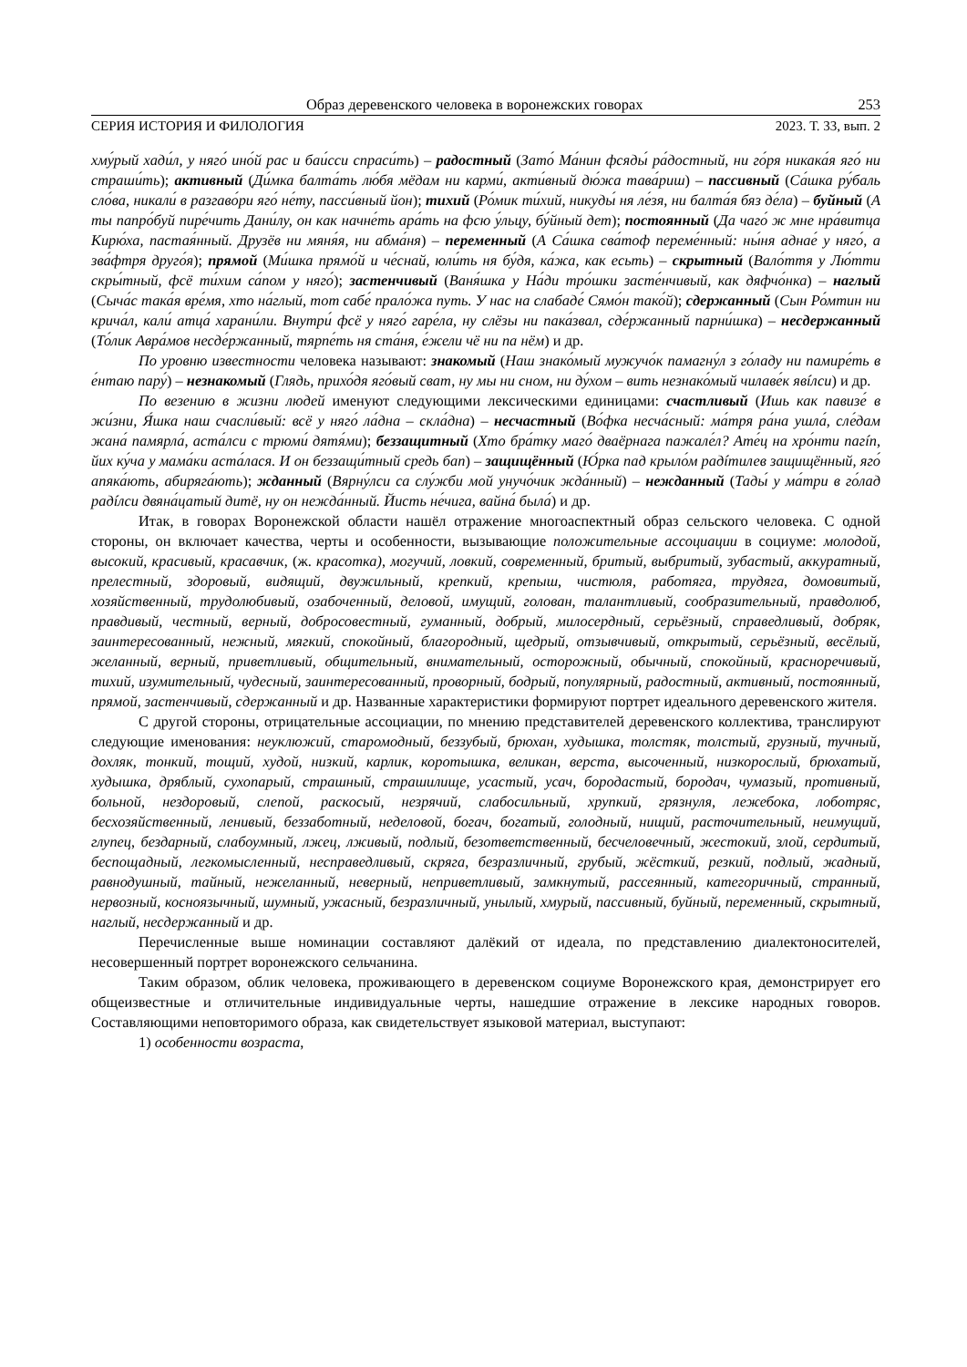Образ деревенского человека в воронежских говорах 253
СЕРИЯ ИСТОРИЯ И ФИЛОЛОГИЯ 2023. Т. 33, вып. 2
хму́рый хади́л, у няго́ ино́й рас и баи́сси спраси́ть) – радостный (Зато́ Ма́нин фсяды́ ра́достный, ни го́ря никака́я яго́ ни страши́ть); активный (Ди́мка балта́ть лю́бя мёдам ни карми́, акти́вный дю́жа тава́риш) – пассивный (Са́шка ру́баль сло́ва, никали́ в разгаво́ри яго́ не́ту, пасси́вный йон); тихий (Ро́мик ти́хий, никуды́ ня ле́зя, ни балта́я бяз де́ла) – буйный (А ты папро́буй пире́чить Дани́лу, он как начне́ть ара́ть на фсю у́льцу, бу́йный дет); постоянный (Да чаго́ ж мне нра́витца Кирю́ха, пастая́нный. Друзёв ни мяня́я, ни абма́ня) – переменный (А Са́шка сва́тоф переме́нный: ны́ня аднае́ у няго́, а зва́фтря друго́я); прямой (Ми́шка прямо́й и че́снай, юли́ть ня бу́дя, ка́жа, как есьть) – скрытный (Вало́ття у Лю́тти скры́тный, фсё ти́хим са́пом у няго́); застенчивый (Ваня́шка у На́ди тро́шки засте́нчивый, как дяфчо́нка) – наглый (Сыча́с така́я вре́мя, хто на́глый, тот сабе́ прало́жа путь. У нас на слабаде́ Сямо́н тако́й); сдержанный (Сын Ро́мтин ни крича́л, кали́ атца́ харани́ли. Внутри́ фсё у няго́ гаре́ла, ну слёзы ни пака́звал, сде́ржанный парни́шка) – несдержанный (То́лик Авра́мов несде́ржанный, тярпе́ть ня ста́ня, е́жели чё ни па нём) и др.
По уровню известности человека называют: знакомый (Наш знако́мый мужучо́к памагну́л з го́ладу ни памире́ть в е́нтаю пару́) – незнакомый (Глядь, прихо́дя яго́вый сват, ну мы ни сном, ни ду́хом – вить незнако́мый чилаве́к явíлси) и др.
По везению в жизни людей именуют следующими лексическими единицами: счастливый (Ишь как павизе́ в жи́зни, Я́шка наш счасли́вый: всё у няго́ ла́дна – скла́дна) – несчастный (Во́фка несча́сный: ма́тря ра́на ушла́, сле́дам жана́ памярла́, аста́лси с трюми́ дятя́ми); беззащитный (Хто бра́тку маго́ дваёрнага пажале́л? Ате́ц на хро́нти пагíп, йих ку́ча у мама́ки аста́лася. И он беззащи́тный средь бап) – защищённый (Ю́рка пад крыло́м радíтилев защищённый, яго́ апяка́ють, абиряга́ють); жданный (Вярну́лси са слу́жби мой унучо́чик жда́нный) – нежданный (Тады́ у ма́три в го́лад радíлси двяна́цатый дитё, ну он нежда́нный. Йисть не́чига, вайна́ была́) и др.
Итак, в говорах Воронежской области нашёл отражение многоаспектный образ сельского человека. С одной стороны, он включает качества, черты и особенности, вызывающие положительные ассоциации в социуме: молодой, высокий, красивый, красавчик, (ж. красотка), могучий, ловкий, современный, бритый, выбритый, зубастый, аккуратный, прелестный, здоровый, видящий, двужильный, крепкий, крепыш, чистюля, работяга, трудяга, домовитый, хозяйственный, трудолюбивый, озабоченный, деловой, имущий, голован, талантливый, сообразительный, правдолюб, правдивый, честный, верный, добросовестный, гуманный, добрый, милосердный, серьёзный, справедливый, добряк, заинтересованный, нежный, мягкий, спокойный, благородный, щедрый, отзывчивый, открытый, серьёзный, весёлый, желанный, верный, приветливый, общительный, внимательный, осторожный, обычный, спокойный, красноречивый, тихий, изумительный, чудесный, заинтересованный, проворный, бодрый, популярный, радостный, активный, постоянный, прямой, застенчивый, сдержанный и др. Названные характеристики формируют портрет идеального деревенского жителя.
С другой стороны, отрицательные ассоциации, по мнению представителей деревенского коллектива, транслируют следующие именования: неуклюжий, старомодный, беззубый, брюхан, худышка, толстяк, толстый, грузный, тучный, дохляк, тонкий, тощий, худой, низкий, карлик, коротышка, великан, верста, высоченный, низкорослый, брюхатый, худышка, дряблый, сухопарый, страшный, страшилище, усастый, усач, бородастый, бородач, чумазый, противный, больной, нездоровый, слепой, раскосый, незрячий, слабосильный, хрупкий, грязнуля, лежебока, лоботряс, бесхозяйственный, ленивый, беззаботный, неделовой, богач, богатый, голодный, нищий, расточительный, неимущий, глупец, бездарный, слабоумный, лжец, лживый, подлый, безответственный, бесчеловечный, жестокий, злой, сердитый, беспощадный, легкомысленный, несправедливый, скряга, безразличный, грубый, жёсткий, резкий, подлый, жадный, равнодушный, тайный, нежеланный, неверный, неприветливый, замкнутый, рассеянный, категоричный, странный, нервозный, косноязычный, шумный, ужасный, безразличный, унылый, хмурый, пассивный, буйный, переменный, скрытный, наглый, несдержанный и др.
Перечисленные выше номинации составляют далёкий от идеала, по представлению диалектоносителей, несовершенный портрет воронежского сельчанина.
Таким образом, облик человека, проживающего в деревенском социуме Воронежского края, демонстрирует его общеизвестные и отличительные индивидуальные черты, нашедшие отражение в лексике народных говоров. Составляющими неповторимого образа, как свидетельствует языковой материал, выступают:
1) особенности возраста,